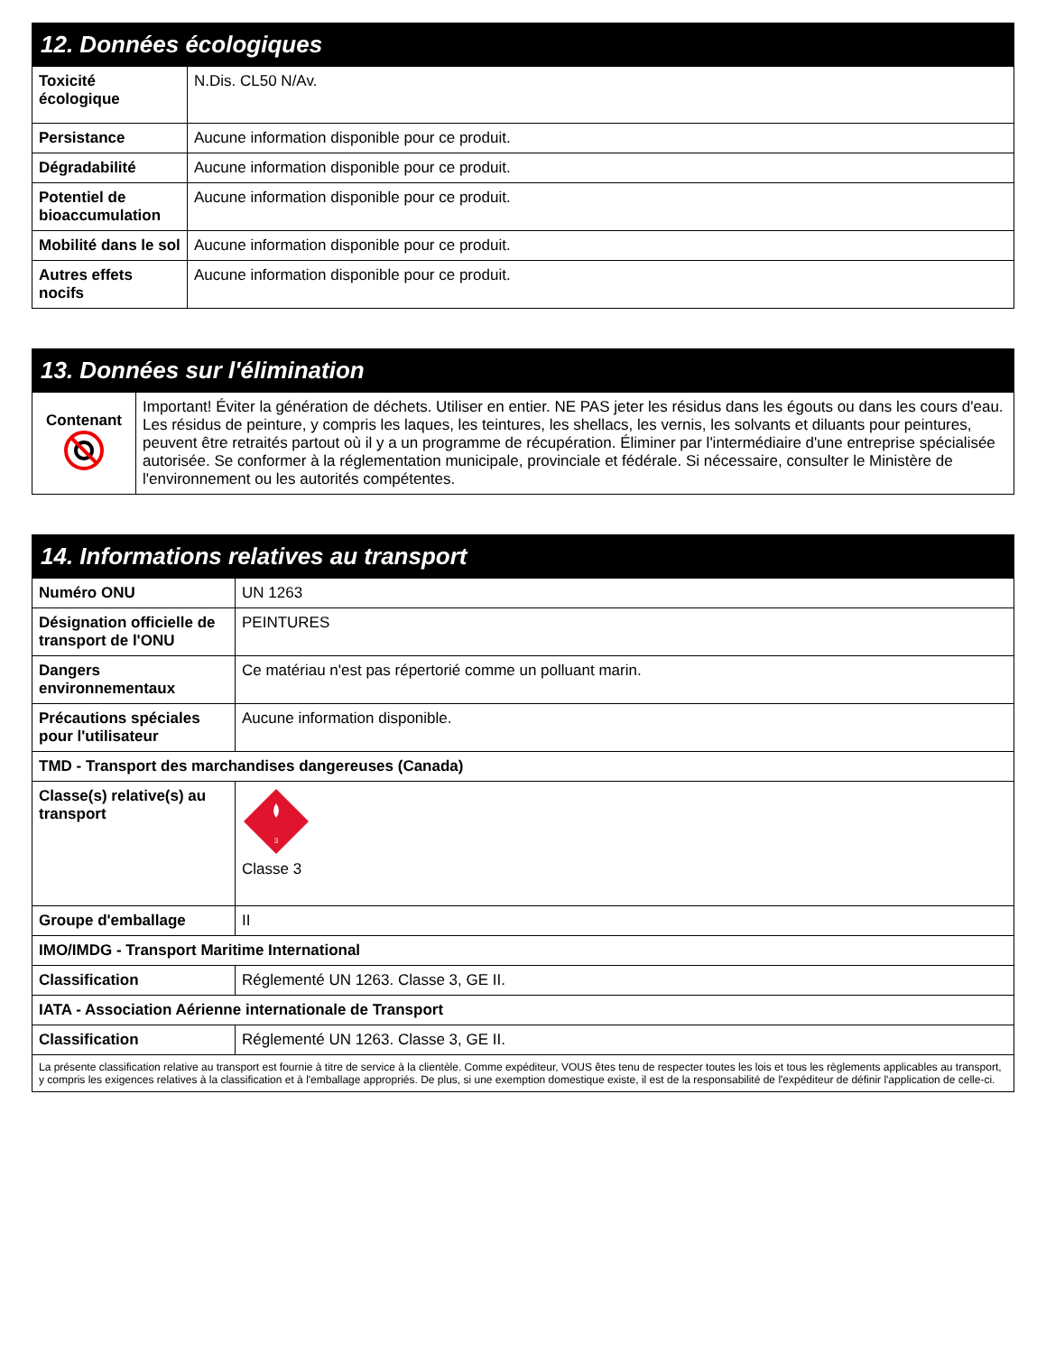| 12. Données écologiques | |
| --- | --- |
| Toxicité écologique | N.Dis. CL50 N/Av. |
| Persistance | Aucune information disponible pour ce produit. |
| Dégradabilité | Aucune information disponible pour ce produit. |
| Potentiel de bioaccumulation | Aucune information disponible pour ce produit. |
| Mobilité dans le sol | Aucune information disponible pour ce produit. |
| Autres effets nocifs | Aucune information disponible pour ce produit. |
| 13. Données sur l'élimination | |
| --- | --- |
| Contenant | Important! Éviter la génération de déchets. Utiliser en entier. NE PAS jeter les résidus dans les égouts ou dans les cours d'eau. Les résidus de peinture, y compris les laques, les teintures, les shellacs, les vernis, les solvants et diluants pour peintures, peuvent être retraités partout où il y a un programme de récupération. Éliminer par l'intermédiaire d'une entreprise spécialisée autorisée. Se conformer à la réglementation municipale, provinciale et fédérale. Si nécessaire, consulter le Ministère de l'environnement ou les autorités compétentes. |
| 14. Informations relatives au transport | |
| --- | --- |
| Numéro ONU | UN 1263 |
| Désignation officielle de transport de l'ONU | PEINTURES |
| Dangers environnementaux | Ce matériau n'est pas répertorié comme un polluant marin. |
| Précautions spéciales pour l'utilisateur | Aucune information disponible. |
| TMD - Transport des marchandises dangereuses (Canada) | |
| Classe(s) relative(s) au transport | 3 Classe 3 |
| Groupe d'emballage | II |
| IMO/IMDG - Transport Maritime International | |
| Classification | Réglementé UN 1263. Classe 3, GE II. |
| IATA - Association Aérienne internationale de Transport | |
| Classification | Réglementé UN 1263. Classe 3, GE II. |
| La présente classification relative au transport est fournie à titre de service à la clientèle. Comme expéditeur, VOUS êtes tenu de respecter toutes les lois et tous les règlements applicables au transport, y compris les exigences relatives à la classification et à l'emballage appropriés. De plus, si une exemption domestique existe, il est de la responsabilité de l'expéditeur de définir l'application de celle-ci. | |